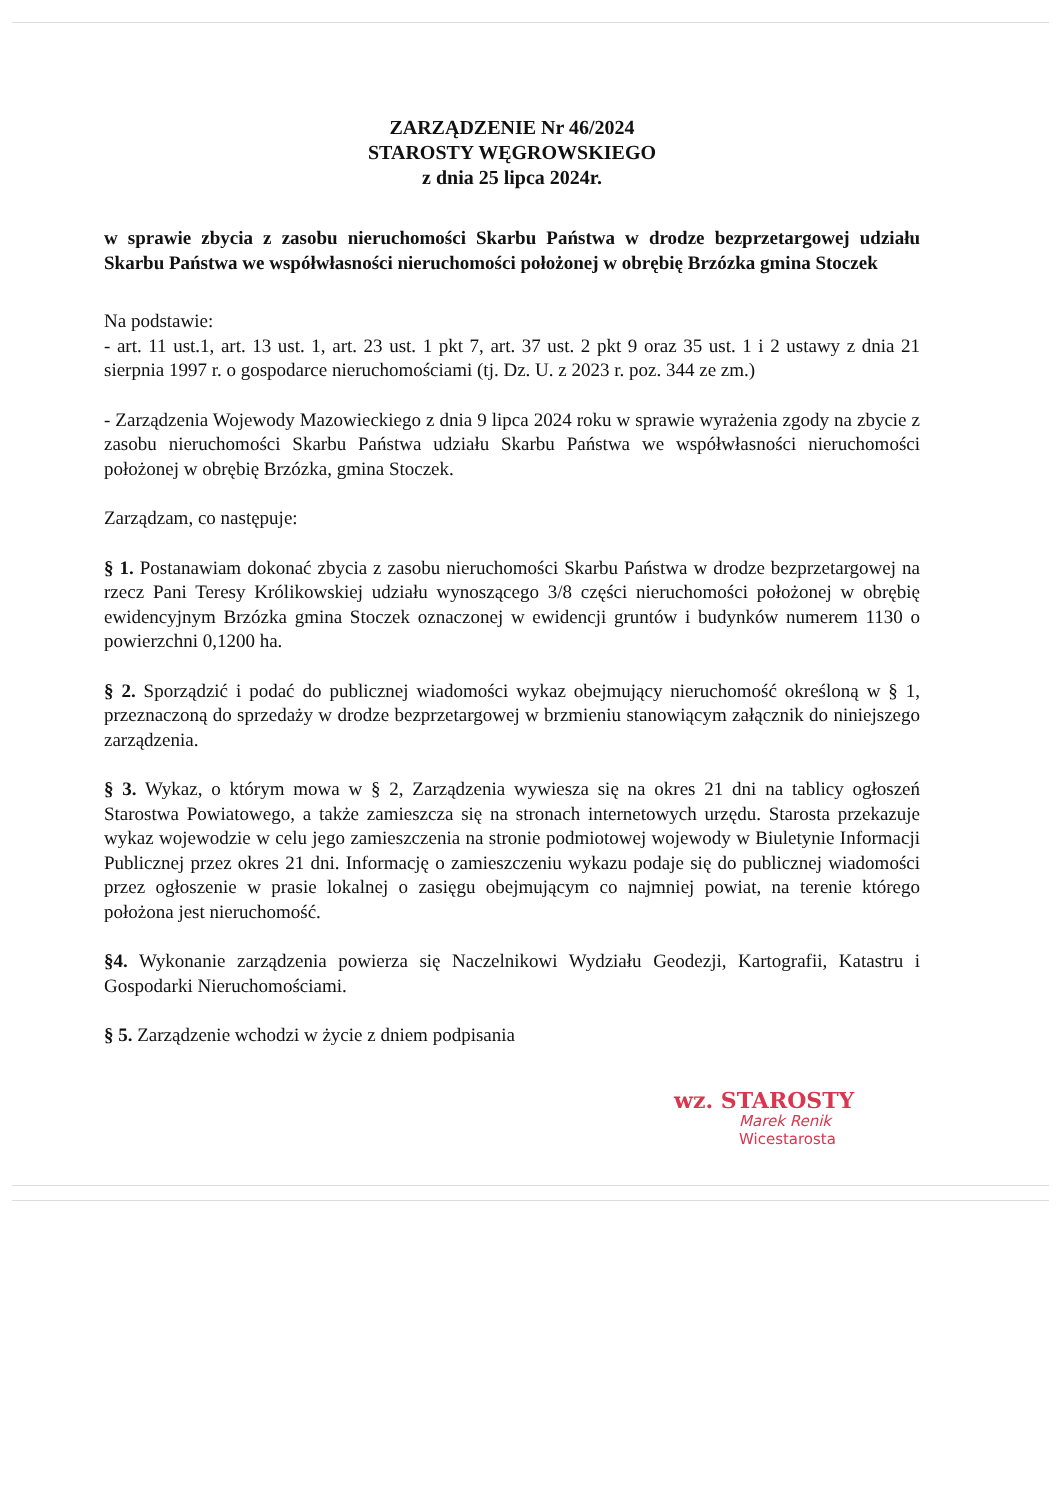ZARZĄDZENIE Nr 46/2024
STAROSTY WĘGROWSKIEGO
z dnia 25 lipca 2024r.
w sprawie zbycia z zasobu nieruchomości Skarbu Państwa w drodze bezprzetargowej udziału Skarbu Państwa we współwłasności nieruchomości położonej w obrębię Brzózka gmina Stoczek
Na podstawie:
- art. 11 ust.1, art. 13 ust. 1, art. 23 ust. 1 pkt 7, art. 37 ust. 2 pkt 9 oraz 35 ust. 1 i 2 ustawy z dnia 21 sierpnia 1997 r. o gospodarce nieruchomościami (tj. Dz. U. z 2023 r. poz. 344 ze zm.)
- Zarządzenia Wojewody Mazowieckiego z dnia 9 lipca 2024 roku w sprawie wyrażenia zgody na zbycie z zasobu nieruchomości Skarbu Państwa udziału Skarbu Państwa we współwłasności nieruchomości położonej w obrębię Brzózka, gmina Stoczek.
Zarządzam, co następuje:
§ 1. Postanawiam dokonać zbycia z zasobu nieruchomości Skarbu Państwa w drodze bezprzetargowej na rzecz Pani Teresy Królikowskiej udziału wynoszącego 3/8 części nieruchomości położonej w obrębię ewidencyjnym Brzózka gmina Stoczek oznaczonej w ewidencji gruntów i budynków numerem 1130 o powierzchni 0,1200 ha.
§ 2. Sporządzić i podać do publicznej wiadomości wykaz obejmujący nieruchomość określoną w § 1, przeznaczoną do sprzedaży w drodze bezprzetargowej w brzmieniu stanowiącym załącznik do niniejszego zarządzenia.
§ 3. Wykaz, o którym mowa w § 2, Zarządzenia wywiesza się na okres 21 dni na tablicy ogłoszeń Starostwa Powiatowego, a także zamieszcza się na stronach internetowych urzędu. Starosta przekazuje wykaz wojewodzie w celu jego zamieszczenia na stronie podmiotowej wojewody w Biuletynie Informacji Publicznej przez okres 21 dni. Informację o zamieszczeniu wykazu podaje się do publicznej wiadomości przez ogłoszenie w prasie lokalnej o zasięgu obejmującym co najmniej powiat, na terenie którego położona jest nieruchomość.
§4. Wykonanie zarządzenia powierza się Naczelnikowi Wydziału Geodezji, Kartografii, Katastru i Gospodarki Nieruchomościami.
§ 5. Zarządzenie wchodzi w życie z dniem podpisania
wz. STAROSTY
Marek Renik
Wicestarosta